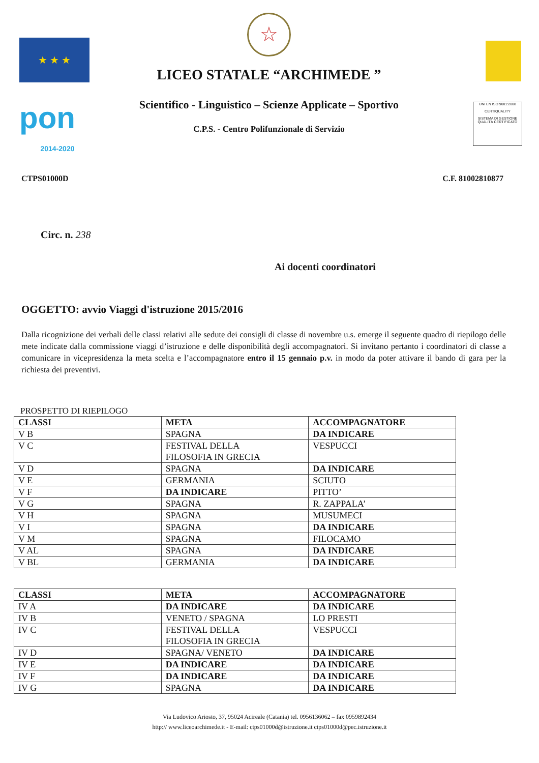★ ★ ★
pon
2014-2020
☆
LICEO STATALE “ARCHIMEDE ”
Scientifico - Linguistico – Scienze Applicate – Sportivo
C.P.S. - Centro Polifunzionale di Servizio
UNI EN ISO 9001:2008
CERTIQUALITY
SISTEMA DI GESTIONE QUALITÀ CERTIFICATO
CTPS01000D C.F. 81002810877
Circ. n. 238
Ai docenti coordinatori
OGGETTO: avvio Viaggi d'istruzione 2015/2016
Dalla ricognizione dei verbali delle classi relativi alle sedute dei consigli di classe di novembre u.s. emerge il seguente quadro di riepilogo delle mete indicate dalla commissione viaggi d’istruzione e delle disponibilità degli accompagnatori. Si invitano pertanto i coordinatori di classe a comunicare in vicepresidenza la meta scelta e l’accompagnatore entro il 15 gennaio p.v. in modo da poter attivare il bando di gara per la richiesta dei preventivi.
PROSPETTO DI RIEPILOGO
| CLASSI | META | ACCOMPAGNATORE |
| V B | SPAGNA | DA INDICARE |
| V C | FESTIVAL DELLA FILOSOFIA IN GRECIA | VESPUCCI |
| V D | SPAGNA | DA INDICARE |
| V E | GERMANIA | SCIUTO |
| V F | DA INDICARE | PITTO’ |
| V G | SPAGNA | R. ZAPPALA’ |
| V H | SPAGNA | MUSUMECI |
| V I | SPAGNA | DA INDICARE |
| V M | SPAGNA | FILOCAMO |
| V AL | SPAGNA | DA INDICARE |
| V BL | GERMANIA | DA INDICARE |
| CLASSI | META | ACCOMPAGNATORE |
| IV A | DA INDICARE | DA INDICARE |
| IV B | VENETO / SPAGNA | LO PRESTI |
| IV C | FESTIVAL DELLA FILOSOFIA IN GRECIA | VESPUCCI |
| IV D | SPAGNA/ VENETO | DA INDICARE |
| IV E | DA INDICARE | DA INDICARE |
| IV F | DA INDICARE | DA INDICARE |
| IV G | SPAGNA | DA INDICARE |
Via Ludovico Ariosto, 37, 95024 Acireale (Catania) tel. 0956136062 – fax 0959892434
http:// www.liceoarchimede.it - E-mail: ctps01000d@istruzione.it ctps01000d@pec.istruzione.it